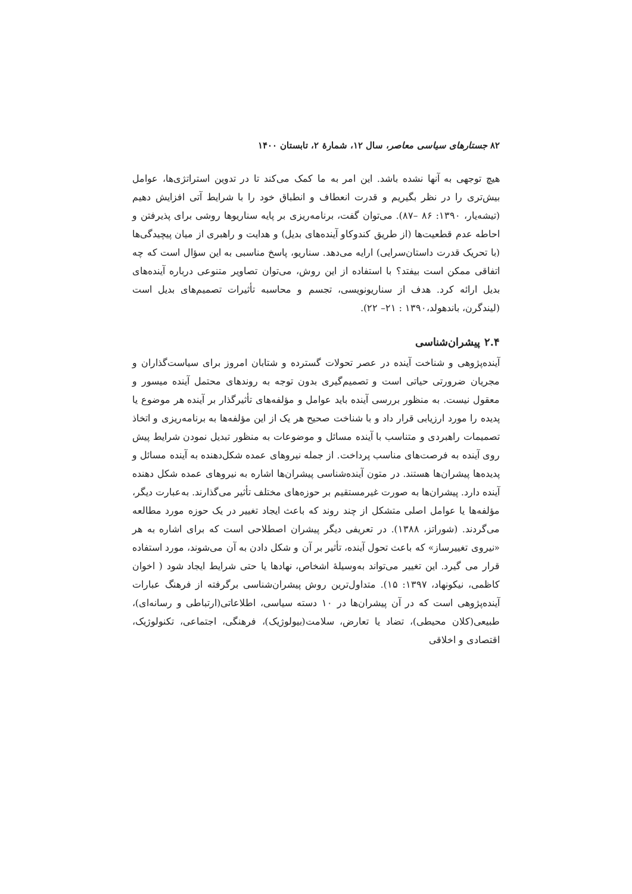۸۲ جستارهای سیاسی معاصر، سال ۱۲، شمارهٔ ۲، تابستان ۱۴۰۰
هیچ توجهی به آنها نشده باشد. این امر به ما کمک می‌کند تا در تدوین استراتژی‌ها، عوامل بیش‌تری را در نظر بگیریم و قدرت انعطاف و انطباق خود را با شرایط آتی افزایش دهیم (تیشه‌یار، ۱۳۹۰: ۸۶ –۸۷). می‌توان گفت، برنامه‌ریزی بر پایه سناریوها روشی برای پذیرفتن و احاطه عدم قطعیت‌ها (از طریق کندوکاو آینده‌های بدیل) و هدایت و راهبری از میان پیچیدگی‌ها (با تحریک قدرت داستان‌سرایی) ارایه می‌دهد. سناریو، پاسخ مناسبی به این سؤال است که چه اتفاقی ممکن است بیفتد؟ با استفاده از این روش، می‌توان تصاویر متنوعی درباره آینده‌های بدیل ارائه کرد. هدف از سناریونویسی، تجسم و محاسبه تأثیرات تصمیم‌های بدیل است (لیندگرن، باندهولد،۱۳۹۰ : ۲۱– ۲۲).
۲.۴ پیشران‌شناسی
آینده‌پژوهی و شناخت آینده در عصر تحولات گسترده و شتابان امروز برای سیاست‌گذاران و مجریان ضرورتی حیاتی است و تصمیم‌گیری بدون توجه به روندهای محتمل آینده میسور و معقول نیست. به منظور بررسی آینده باید عوامل و مؤلفه‌های تأثیرگذار بر آینده هر موضوع یا پدیده را مورد ارزیابی قرار داد و با شناخت صحیح هر یک از این مؤلفه‌ها به برنامه‌ریزی و اتخاذ تصمیمات راهبردی و متناسب با آینده مسائل و موضوعات به منظور تبدیل نمودن شرایط پیش روی آینده به فرصت‌های مناسب پرداخت. از جمله نیروهای عمده شکل‌دهنده به آینده مسائل و پدیده‌ها پیشران‌ها هستند. در متون آینده‌شناسی پیشران‌ها اشاره به نیروهای عمده شکل دهنده آینده دارد. پیشران‌ها به صورت غیرمستقیم بر حوزه‌های مختلف تأثیر می‌گذارند. به‌عبارت دیگر، مؤلفه‌ها یا عوامل اصلی متشکل از چند روند که باعث ایجاد تغییر در یک حوزه مورد مطالعه می‌گردند. (شوراتز، ۱۳۸۸). در تعریفی دیگر پیشران اصطلاحی است که برای اشاره به هر «نیروی تغییرساز» که باعث تحول آینده، تأثیر بر آن و شکل دادن به آن می‌شوند، مورد استفاده قرار می گیرد. این تغییر می‌تواند به‌وسیلهٔ اشخاص، نهادها یا حتی شرایط ایجاد شود ( اخوان کاظمی، نیکونهاد، ۱۳۹۷: ۱۵). متداول‌ترین روش پیشران‌شناسی برگرفته از فرهنگ عبارات آینده‌پژوهی است که در آن پیشران‌ها در ۱۰ دسته سیاسی، اطلاعاتی(ارتباطی و رسانه‌ای)، طبیعی(کلان محیطی)، تضاد یا تعارض، سلامت(بیولوژیک)، فرهنگی، اجتماعی، تکنولوژیک، اقتصادی و اخلاقی